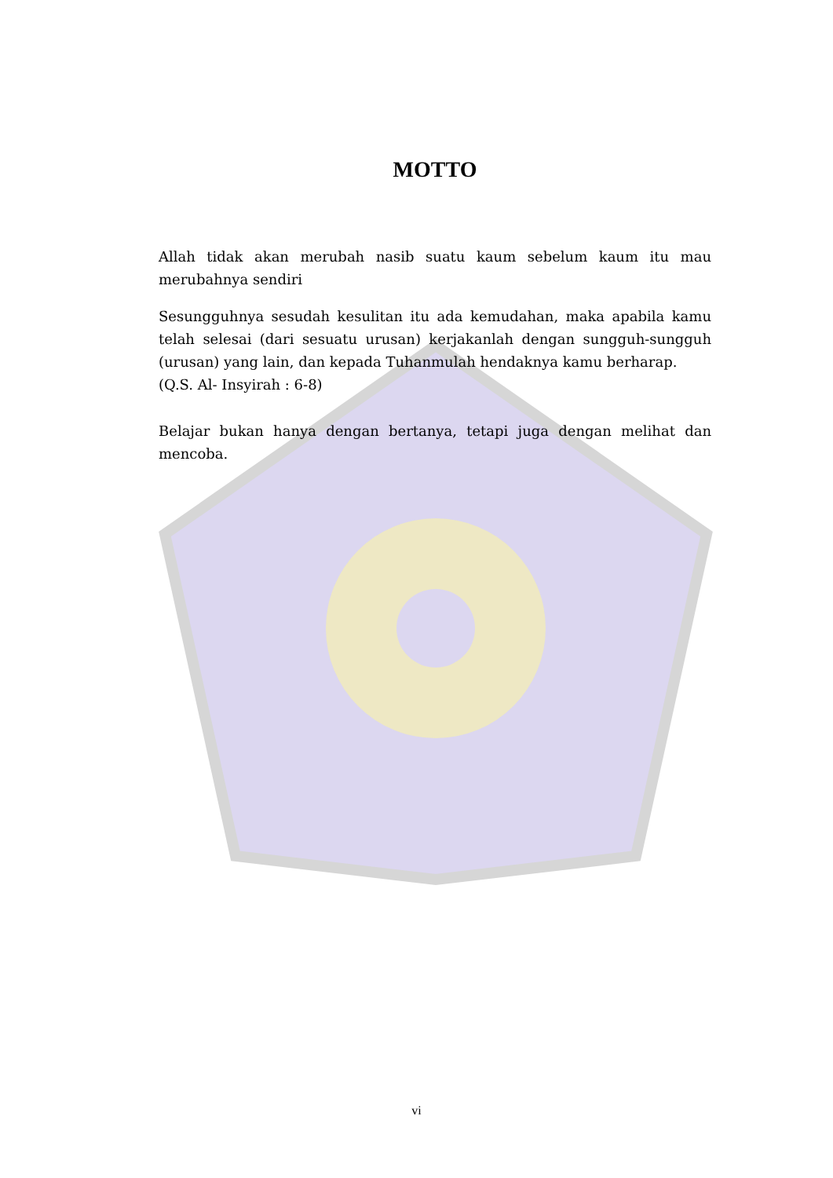MOTTO
Allah tidak akan merubah nasib suatu kaum sebelum kaum itu mau merubahnya sendiri
Sesungguhnya sesudah kesulitan itu ada kemudahan, maka apabila kamu telah selesai (dari sesuatu urusan) kerjakanlah dengan sungguh-sungguh (urusan) yang lain, dan kepada Tuhanmulah hendaknya kamu berharap.
(Q.S. Al- Insyirah : 6-8)
Belajar bukan hanya dengan bertanya, tetapi juga dengan melihat dan mencoba.
vi